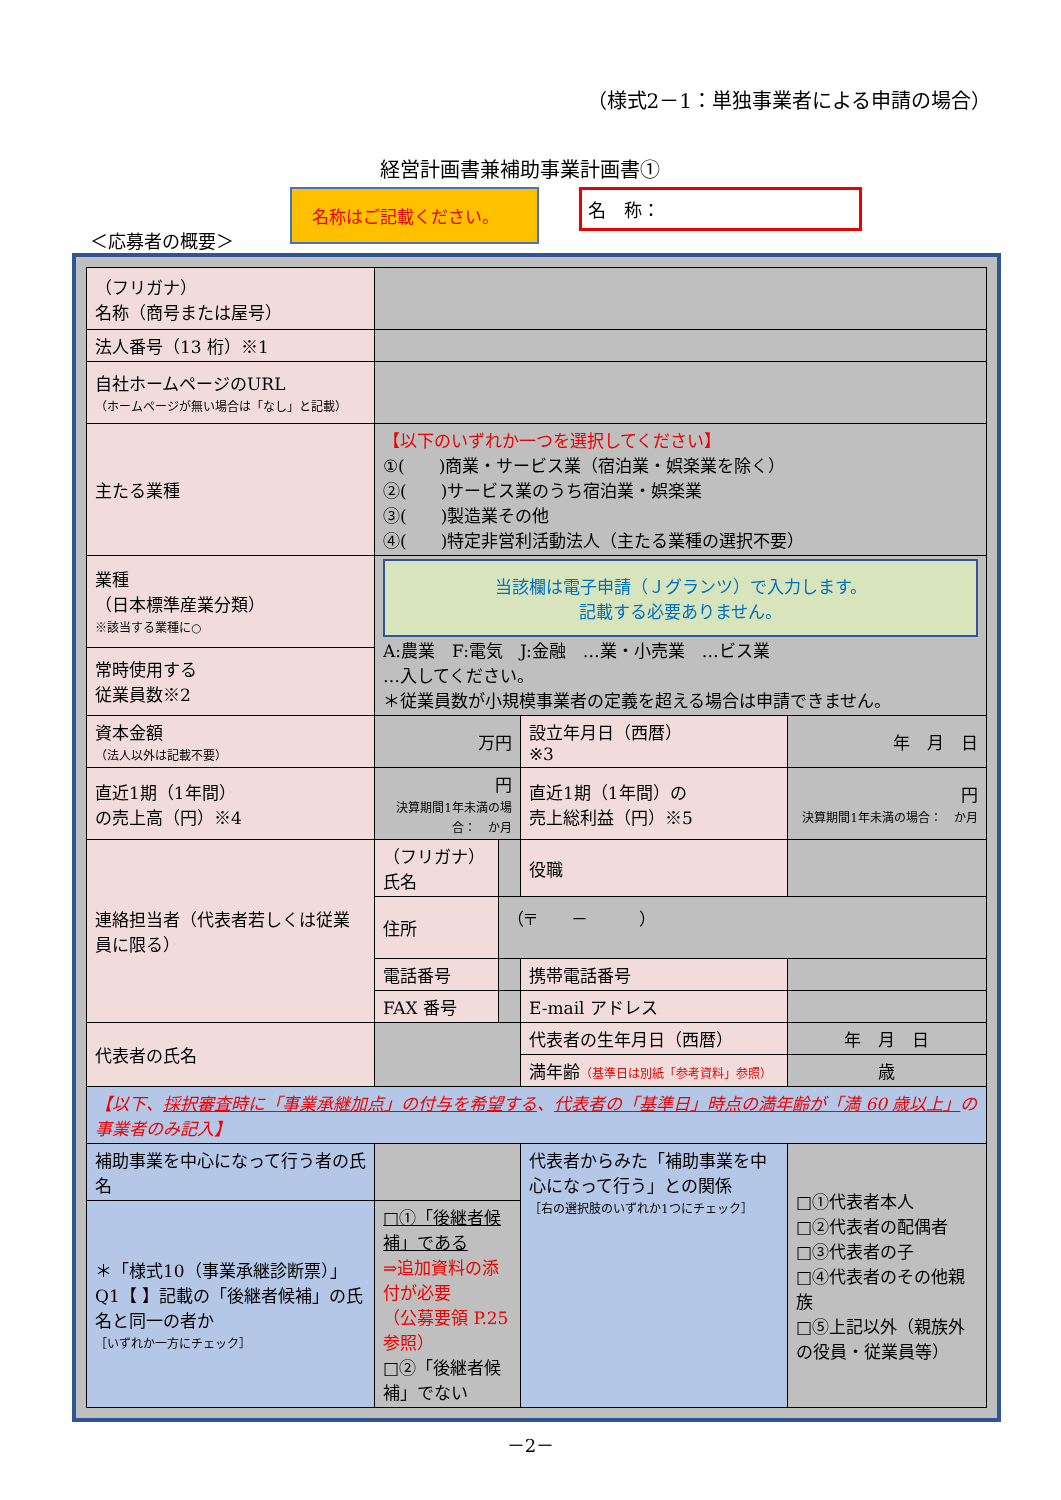（様式2－1：単独事業者による申請の場合）
経営計画書兼補助事業計画書①
＜応募者の概要＞
名称はご記載ください。
名　称：
| （フリガナ） 名称（商号または屋号） | | | | |
| 法人番号（13 桁）※1 | | | | |
| 自社ホームページのURL （ホームページが無い場合は「なし」と記載） | | | | |
| 主たる業種 | 【以下のいずれか一つを選択してください】 ①( )商業・サービス業（宿泊業・娯楽業を除く） ②( )サービス業のうち宿泊業・娯楽業 ③( )製造業その他 ④( )特定非営利活動法人（主たる業種の選択不要） | | | |
| 業種 （日本標準産業分類） ※該当する業種に○ | 当該欄は電子申請（Ｊグランツ）で入力します。 記載する必要ありません。 A:農業 F:電気 J:金融 …業・小売業 …ビス業 …入してください。 ＊従業員数が小規模事業者の定義を超える場合は申請できません。 | | | |
| 常時使用する 従業員数※2 | | | | |
| 資本金額 （法人以外は記載不要） | 万円 | | 設立年月日（西暦） ※3 | 年 月 日 |
| 直近1期（1年間） の売上高（円）※4 | 円 決算期間1年未満の場合： か月 | | 直近1期（1年間）の 売上総利益（円）※5 | 円 決算期間1年未満の場合： か月 |
| 連絡担当者（代表者若しくは従業員に限る） | （フリガナ） 氏名 | | 役職 | |
| | 住所 | （〒 － ） | | |
| | 電話番号 | | 携帯電話番号 | |
| | FAX 番号 | | E-mail アドレス | |
| 代表者の氏名 | | | 代表者の生年月日（西暦） | 年 月 日 |
| | | | 満年齢 （基準日は別紙「参考資料」参照） | 歳 |
| 【以下、 採択審査時に「事業承継加点」の付与を希望する 、 代表者の「基準日」時点の満年齢が「満 60 歳以上」 の事業者のみ記入】 | | | | |
| 補助事業を中心になって行う者の氏名 | | | 代表者からみた「補助事業を中心になって行う」との関係 ［右の選択肢のいずれか1つにチェック］ | □①代表者本人 □②代表者の配偶者 □③代表者の子 □④代表者のその他親族 □⑤上記以外（親族外の役員・従業員等） |
| ＊「様式10（事業承継診断票）」Q1【 】記載の「後継者候補」の氏名と同一の者か ［いずれか一方にチェック］ | □①「後継者候補」である ⇒追加資料の添付が必要 （公募要領 P.25参照） □②「後継者候補」でない | | | |
－2－